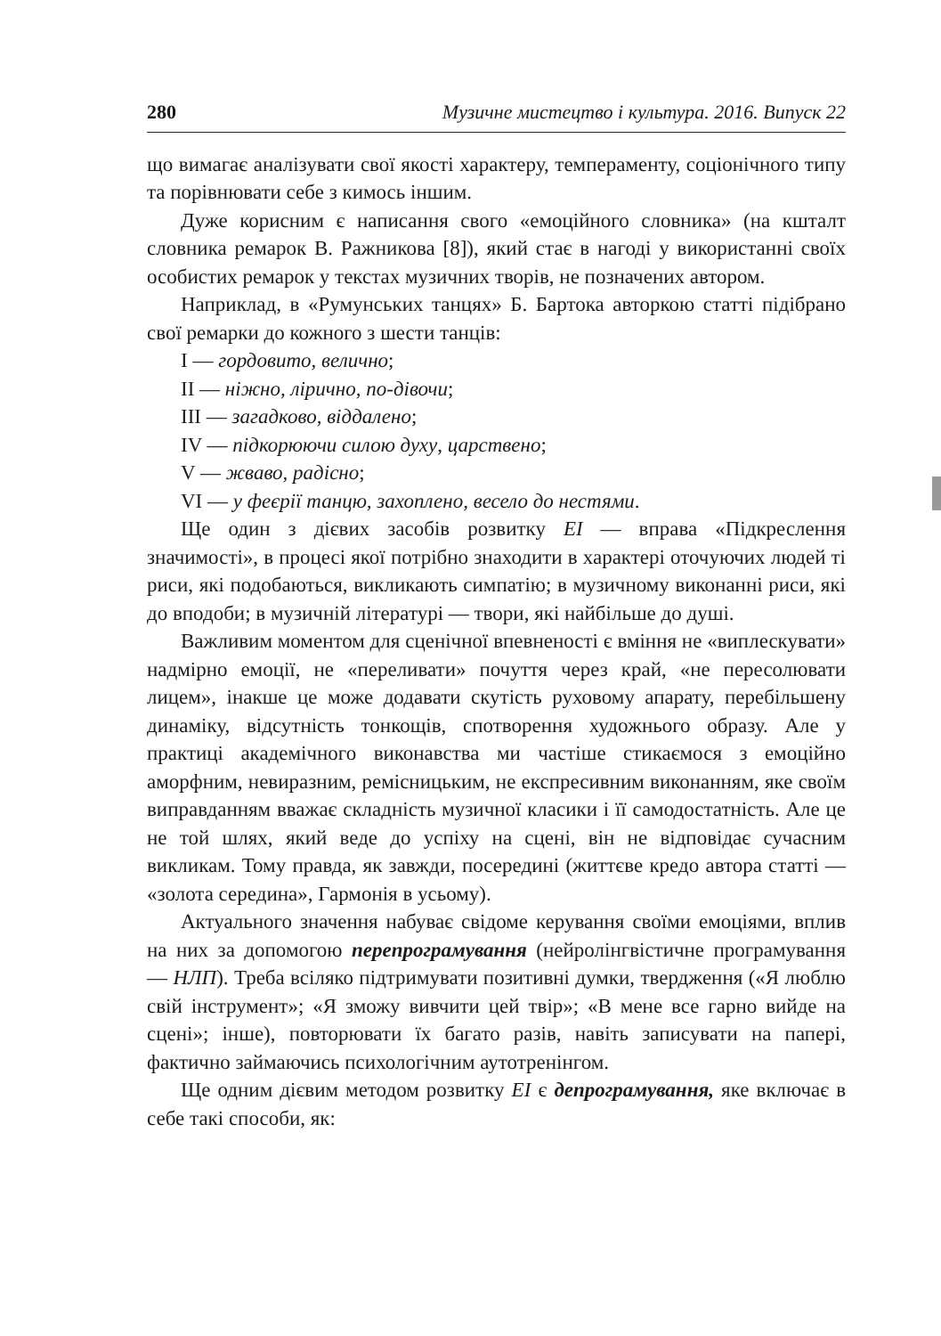280 Музичне мистецтво і культура. 2016. Випуск 22
що вимагає аналізувати свої якості характеру, темпераменту, соціонічного типу та порівнювати себе з кимось іншим.
Дуже корисним є написання свого «емоційного словника» (на кшталт словника ремарок В. Ражникова [8]), який стає в нагоді у використанні своїх особистих ремарок у текстах музичних творів, не позначених автором.
Наприклад, в «Румунських танцях» Б. Бартока авторкою статті підібрано свої ремарки до кожного з шести танців:
I — гордовито, велично;
II — ніжно, лірично, по-дівочи;
III — загадково, віддалено;
IV — підкорюючи силою духу, царствено;
V — жваво, радісно;
VI — у феєрії танцю, захоплено, весело до нестями.
Ще один з дієвих засобів розвитку ЕІ — вправа «Підкреслення значимості», в процесі якої потрібно знаходити в характері оточуючих людей ті риси, які подобаються, викликають симпатію; в музичному виконанні риси, які до вподоби; в музичній літературі — твори, які найбільше до душі.
Важливим моментом для сценічної впевненості є вміння не «виплескувати» надмірно емоції, не «переливати» почуття через край, «не пересолювати лицем», інакше це може додавати скутість руховому апарату, перебільшену динаміку, відсутність тонкощів, спотворення художнього образу. Але у практиці академічного виконавства ми частіше стикаємося з емоційно аморфним, невиразним, ремісницьким, не експресивним виконанням, яке своїм виправданням вважає складність музичної класики і її самодостатність. Але це не той шлях, який веде до успіху на сцені, він не відповідає сучасним викликам. Тому правда, як завжди, посередині (життєве кредо автора статті — «золота середина», Гармонія в усьому).
Актуального значення набуває свідоме керування своїми емоціями, вплив на них за допомогою перепрограмування (нейролінгвістичне програмування — НЛП). Треба всіляко підтримувати позитивні думки, твердження («Я люблю свій інструмент»; «Я зможу вивчити цей твір»; «В мене все гарно вийде на сцені»; інше), повторювати їх багато разів, навіть записувати на папері, фактично займаючись психологічним аутотренінгом.
Ще одним дієвим методом розвитку ЕІ є депрограмування, яке включає в себе такі способи, як: